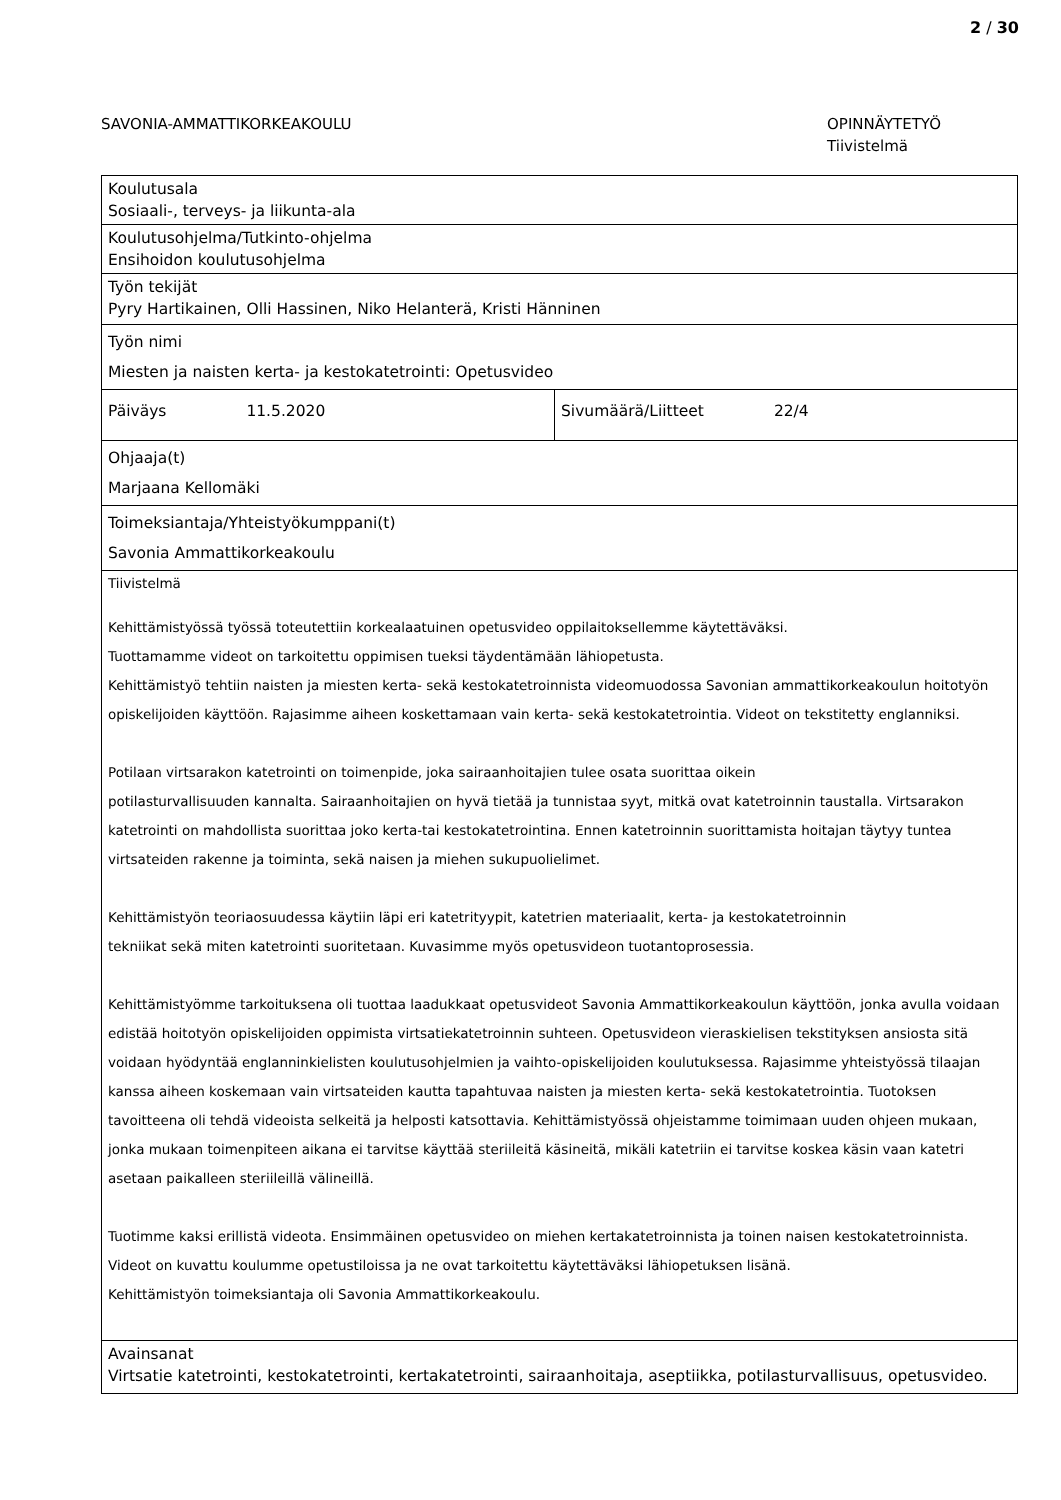2 / 30
SAVONIA-AMMATTIKORKEAKOULU OPINNÄYTETYÖ
Tiivistelmä
| Koulutusala Sosiaali-, terveys- ja liikunta-ala | |
| Koulutusohjelma/Tutkinto-ohjelma Ensihoidon koulutusohjelma | |
| Työn tekijät Pyry Hartikainen, Olli Hassinen, Niko Helanterä, Kristi Hänninen | |
| Työn nimi Miesten ja naisten kerta- ja kestokatetrointi: Opetusvideo | |
| Päiväys 11.5.2020 | Sivumäärä/Liitteet 22/4 |
| Ohjaaja(t) Marjaana Kellomäki | |
| Toimeksiantaja/Yhteistyökumppani(t) Savonia Ammattikorkeakoulu | |
| Tiivistelmä Kehittämistyössä työssä toteutettiin korkealaatuinen opetusvideo oppilaitoksellemme käytettäväksi. Tuottamamme videot on tarkoitettu oppimisen tueksi täydentämään lähiopetusta. Kehittämistyö tehtiin naisten ja miesten kerta- sekä kestokatetroinnista videomuodossa Savonian ammattikorkeakoulun hoitotyön opiskelijoiden käyttöön. Rajasimme aiheen koskettamaan vain kerta- sekä kestokatetrointia. Videot on tekstitetty englanniksi. Potilaan virtsarakon katetrointi on toimenpide, joka sairaanhoitajien tulee osata suorittaa oikein potilasturvallisuuden kannalta. Sairaanhoitajien on hyvä tietää ja tunnistaa syyt, mitkä ovat katetroinnin taustalla. Virtsarakon katetrointi on mahdollista suorittaa joko kerta-tai kestokatetrointina. Ennen katetroinnin suorittamista hoitajan täytyy tuntea virtsateiden rakenne ja toiminta, sekä naisen ja miehen sukupuolielimet. Kehittämistyön teoriaosuudessa käytiin läpi eri katetrityypit, katetrien materiaalit, kerta- ja kestokatetroinnin tekniikat sekä miten katetrointi suoritetaan. Kuvasimme myös opetusvideon tuotantoprosessia. Kehittämistyömme tarkoituksena oli tuottaa laadukkaat opetusvideot Savonia Ammattikorkeakoulun käyttöön, jonka avulla voidaan edistää hoitotyön opiskelijoiden oppimista virtsatiekatetroinnin suhteen. Opetusvideon vieraskielisen tekstityksen ansiosta sitä voidaan hyödyntää englanninkielisten koulutusohjelmien ja vaihto-opiskelijoiden koulutuksessa. Rajasimme yhteistyössä tilaajan kanssa aiheen koskemaan vain virtsateiden kautta tapahtuvaa naisten ja miesten kerta- sekä kestokatetrointia. Tuotoksen tavoitteena oli tehdä videoista selkeitä ja helposti katsottavia. Kehittämistyössä ohjeistamme toimimaan uuden ohjeen mukaan, jonka mukaan toimenpiteen aikana ei tarvitse käyttää steriileitä käsineitä, mikäli katetriin ei tarvitse koskea käsin vaan katetri asetaan paikalleen steriileillä välineillä. Tuotimme kaksi erillistä videota. Ensimmäinen opetusvideo on miehen kertakatetroinnista ja toinen naisen kestokatetroinnista. Videot on kuvattu koulumme opetustiloissa ja ne ovat tarkoitettu käytettäväksi lähiopetuksen lisänä. Kehittämistyön toimeksiantaja oli Savonia Ammattikorkeakoulu. | |
| Avainsanat Virtsatie katetrointi, kestokatetrointi, kertakatetrointi, sairaanhoitaja, aseptiikka, potilasturvallisuus, opetusvideo. | |